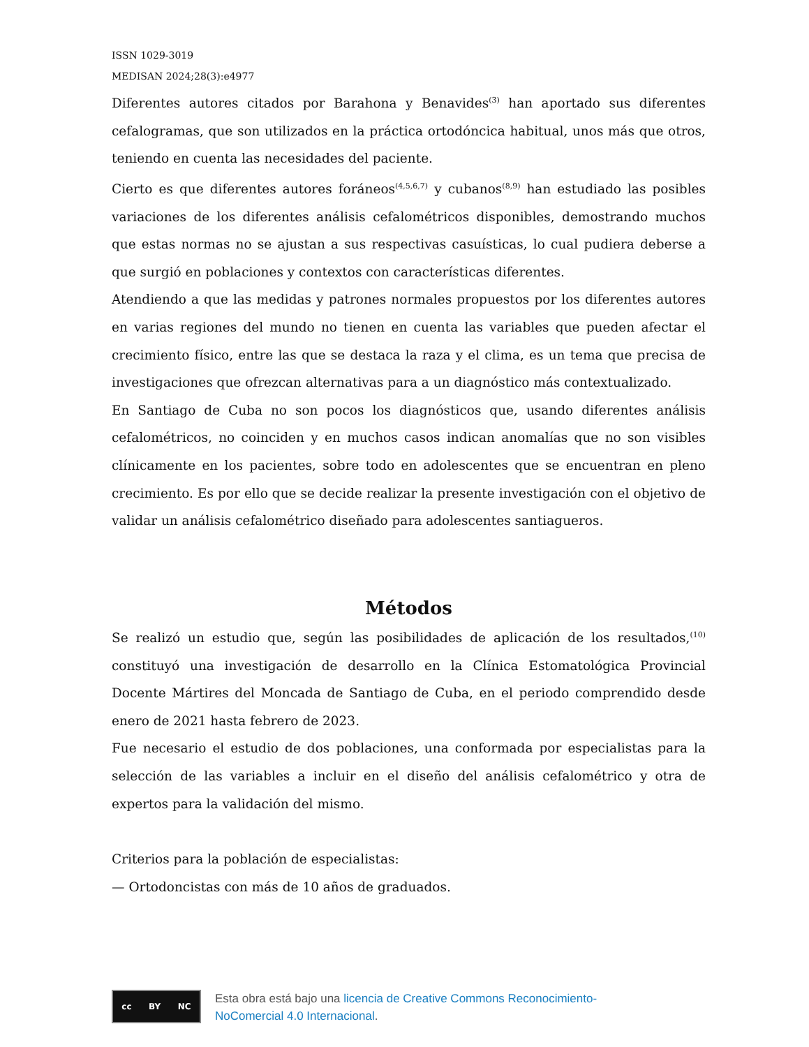ISSN 1029-3019
MEDISAN 2024;28(3):e4977
Diferentes autores citados por Barahona y Benavides<sup>(3)</sup> han aportado sus diferentes cefalogramas, que son utilizados en la práctica ortodóncica habitual, unos más que otros, teniendo en cuenta las necesidades del paciente.
Cierto es que diferentes autores foráneos<sup>(4,5,6,7)</sup> y cubanos<sup>(8,9)</sup> han estudiado las posibles variaciones de los diferentes análisis cefalométricos disponibles, demostrando muchos que estas normas no se ajustan a sus respectivas casuísticas, lo cual pudiera deberse a que surgió en poblaciones y contextos con características diferentes.
Atendiendo a que las medidas y patrones normales propuestos por los diferentes autores en varias regiones del mundo no tienen en cuenta las variables que pueden afectar el crecimiento físico, entre las que se destaca la raza y el clima, es un tema que precisa de investigaciones que ofrezcan alternativas para a un diagnóstico más contextualizado.
En Santiago de Cuba no son pocos los diagnósticos que, usando diferentes análisis cefalométricos, no coinciden y en muchos casos indican anomalías que no son visibles clínicamente en los pacientes, sobre todo en adolescentes que se encuentran en pleno crecimiento. Es por ello que se decide realizar la presente investigación con el objetivo de validar un análisis cefalométrico diseñado para adolescentes santiagueros.
Métodos
Se realizó un estudio que, según las posibilidades de aplicación de los resultados,<sup>(10)</sup> constituyó una investigación de desarrollo en la Clínica Estomatológica Provincial Docente Mártires del Moncada de Santiago de Cuba, en el periodo comprendido desde enero de 2021 hasta febrero de 2023.
Fue necesario el estudio de dos poblaciones, una conformada por especialistas para la selección de las variables a incluir en el diseño del análisis cefalométrico y otra de expertos para la validación del mismo.
Criterios para la población de especialistas:
— Ortodoncistas con más de 10 años de graduados.
cc BY NC
Esta obra está bajo una licencia de Creative Commons Reconocimiento-
NoComercial 4.0 Internacional.